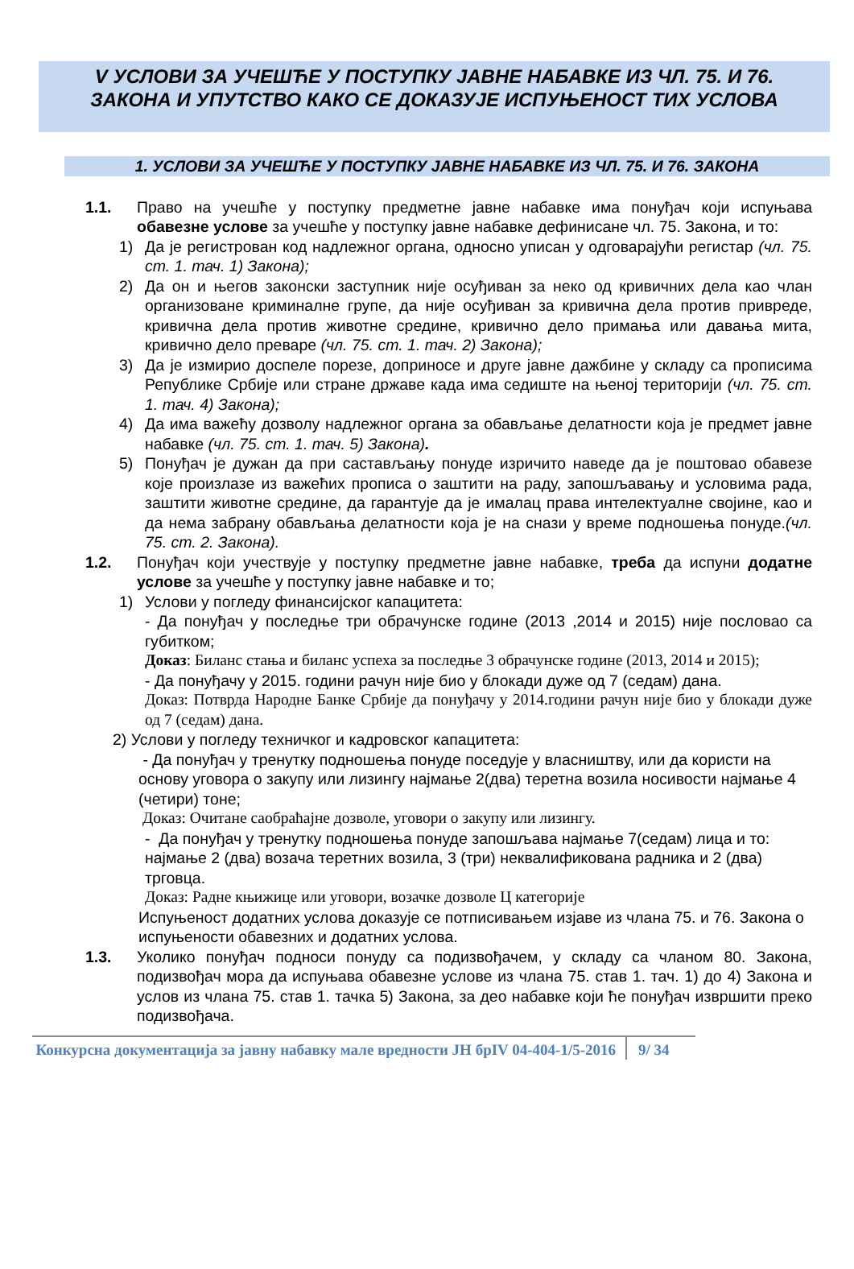V УСЛОВИ ЗА УЧЕШЋЕ У ПОСТУПКУ ЈАВНЕ НАБАВКЕ ИЗ ЧЛ. 75. И 76. ЗАКОНА И УПУТСТВО КАКО СЕ ДОКАЗУЈЕ ИСПУЊЕНОСТ ТИХ УСЛОВА
1. УСЛОВИ ЗА УЧЕШЋЕ У ПОСТУПКУ ЈАВНЕ НАБАВКЕ ИЗ ЧЛ. 75. И 76. ЗАКОНА
1.1. Право на учешће у поступку предметне јавне набавке има понуђач који испуњава обавезне услове за учешће у поступку јавне набавке дефинисане чл. 75. Закона, и то:
1) Да је регистрован код надлежног органа, односно уписан у одговарајући регистар (чл. 75. ст. 1. тач. 1) Закона);
2) Да он и његов законски заступник није осуђиван за неко од кривичних дела као члан организоване криминалне групе, да није осуђиван за кривична дела против привреде, кривична дела против животне средине, кривично дело примања или давања мита, кривично дело преваре (чл. 75. ст. 1. тач. 2) Закона);
3) Да је измирио доспеле порезе, доприносе и друге јавне дажбине у складу са прописима Републике Србије или стране државе када има седиште на њеној територији (чл. 75. ст. 1. тач. 4) Закона);
4) Да има важећу дозволу надлежног органа за обављање делатности која је предмет јавне набавке (чл. 75. ст. 1. тач. 5) Закона).
5) Понуђач је дужан да при састављању понуде изричито наведе да је поштовао обавезе које произлазе из важећих прописа о заштити на раду, запошљавању и условима рада, заштити животне средине, да гарантује да је ималац права интелектуалне својине, као и да нема забрану обављања делатности која је на снази у време подношења понуде.(чл. 75. ст. 2. Закона).
1.2. Понуђач који учествује у поступку предметне јавне набавке, треба да испуни додатне услове за учешће у поступку јавне набавке и то;
1) Услови у погледу финансијског капацитета:
- Да понуђач у последње три обрачунске године (2013 ,2014 и 2015) није пословао са губитком;
Доказ: Биланс стања и биланс успеха за последње 3 обрачунске године (2013, 2014 и 2015);
- Да понуђачу у 2015. години рачун није био у блокади дуже од 7 (седам) дана.
Доказ: Потврда Народне Банке Србије да понуђачу у 2014.години рачун није био у блокади дуже од 7 (седам) дана.
2) Услови у погледу техничког и кадровског капацитета:
- Да понуђач у тренутку подношења понуде поседује у власништву, или да користи на основу уговора о закупу или лизингу најмање 2(два) теретна возила носивости најмање 4 (четири) тоне;
Доказ: Очитане саобраћајне дозволе, уговори о закупу или лизингу.
- Да понуђач у тренутку подношења понуде запошљава најмање 7(седам) лица и то: најмање 2 (два) возача теретних возила, 3 (три) неквалификована радника и 2 (два) трговца.
Доказ: Радне књижице или уговори, возачке дозволе Ц категорије
Испуњеност додатних услова доказује се потписивањем изјаве из члана 75. и 76. Закона о испуњености обавезних и додатних услова.
1.3. Уколико понуђач подноси понуду са подизвођачем, у складу са чланом 80. Закона, подизвођач мора да испуњава обавезне услове из члана 75. став 1. тач. 1) до 4) Закона и услов из члана 75. став 1. тачка 5) Закона, за део набавке који ће понуђач извршити преко подизвођача.
Конкурсна документација за јавну набавку мале вредности ЈН брIV 04-404-1/5-2016
9/ 34